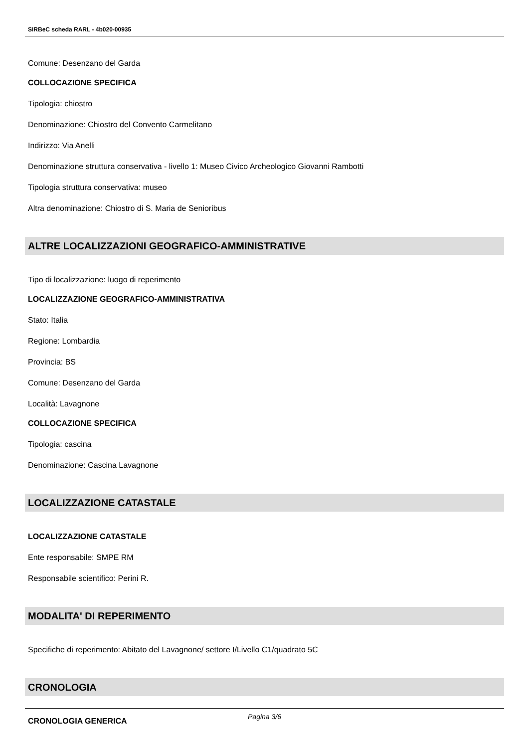SIRBeC scheda RARL - 4b020-00935
Comune: Desenzano del Garda
COLLOCAZIONE SPECIFICA
Tipologia: chiostro
Denominazione: Chiostro del Convento Carmelitano
Indirizzo: Via Anelli
Denominazione struttura conservativa - livello 1: Museo Civico Archeologico Giovanni Rambotti
Tipologia struttura conservativa: museo
Altra denominazione: Chiostro di S. Maria de Senioribus
ALTRE LOCALIZZAZIONI GEOGRAFICO-AMMINISTRATIVE
Tipo di localizzazione: luogo di reperimento
LOCALIZZAZIONE GEOGRAFICO-AMMINISTRATIVA
Stato: Italia
Regione: Lombardia
Provincia: BS
Comune: Desenzano del Garda
Località: Lavagnone
COLLOCAZIONE SPECIFICA
Tipologia: cascina
Denominazione: Cascina Lavagnone
LOCALIZZAZIONE CATASTALE
LOCALIZZAZIONE CATASTALE
Ente responsabile: SMPE RM
Responsabile scientifico: Perini R.
MODALITA' DI REPERIMENTO
Specifiche di reperimento: Abitato del Lavagnone/ settore I/Livello C1/quadrato 5C
CRONOLOGIA
CRONOLOGIA GENERICA
Pagina 3/6